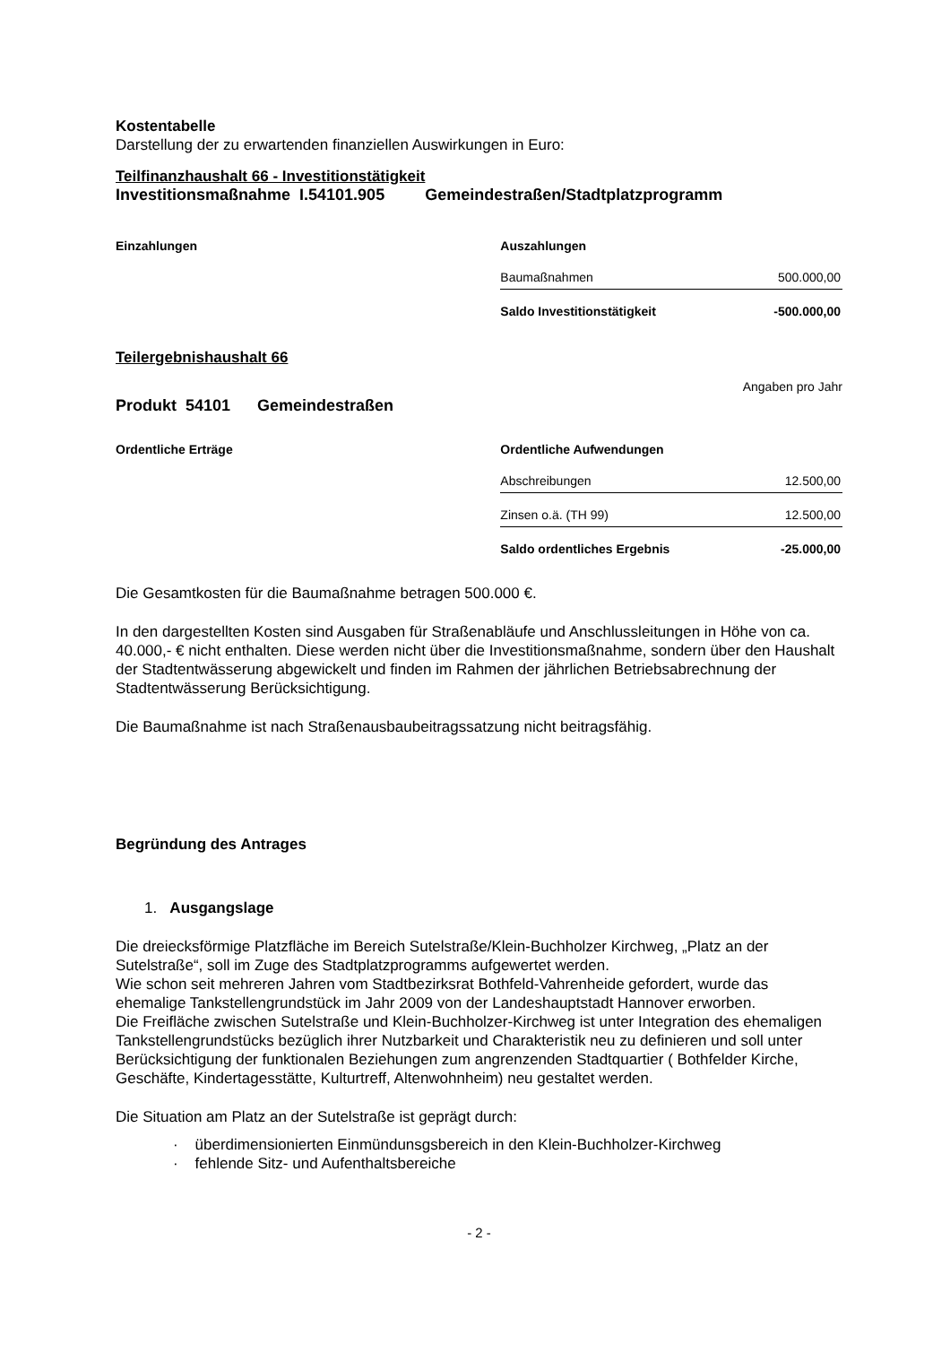Kostentabelle
Darstellung der zu erwartenden finanziellen Auswirkungen in Euro:
Teilfinanzhaushalt 66 - Investitionstätigkeit
Investitionsmaßnahme I.54101.905 Gemeindestraßen/Stadtplatzprogramm
Einzahlungen Auszahlungen
| Baumaßnahmen | 500.000,00 |
| Saldo Investitionstätigkeit | -500.000,00 |
Teilergebnishaushalt 66
Angaben pro Jahr
Produkt 54101 Gemeindestraßen
Ordentliche Erträge Ordentliche Aufwendungen
| Abschreibungen | 12.500,00 |
| Zinsen o.ä. (TH 99) | 12.500,00 |
| Saldo ordentliches Ergebnis | -25.000,00 |
Die Gesamtkosten für die Baumaßnahme betragen 500.000 €.
In den dargestellten Kosten sind Ausgaben für Straßenabläufe und Anschlussleitungen in Höhe von ca. 40.000,- € nicht enthalten. Diese werden nicht über die Investitionsmaßnahme, sondern über den Haushalt der Stadtentwässerung abgewickelt und finden im Rahmen der jährlichen Betriebsabrechnung der Stadtentwässerung Berücksichtigung.
Die Baumaßnahme ist nach Straßenausbaubeitragssatzung nicht beitragsfähig.
Begründung des Antrages
1. Ausgangslage
Die dreiecksförmige Platzfläche im Bereich Sutelstraße/Klein-Buchholzer Kirchweg, „Platz an der Sutelstraße“, soll im Zuge des Stadtplatzprogramms aufgewertet werden.
Wie schon seit mehreren Jahren vom Stadtbezirksrat Bothfeld-Vahrenheide gefordert, wurde das ehemalige Tankstellengrundstück im Jahr 2009 von der Landeshauptstadt Hannover erworben.
Die Freifläche zwischen Sutelstraße und Klein-Buchholzer-Kirchweg ist unter Integration des ehemaligen Tankstellengrundstücks bezüglich ihrer Nutzbarkeit und Charakteristik neu zu definieren und soll unter Berücksichtigung der funktionalen Beziehungen zum angrenzenden Stadtquartier ( Bothfelder Kirche, Geschäfte, Kindertagesstätte, Kulturtreff, Altenwohnheim) neu gestaltet werden.
Die Situation am Platz an der Sutelstraße ist geprägt durch:
· überdimensionierten Einmündunsgsbereich in den Klein-Buchholzer-Kirchweg
· fehlende Sitz- und Aufenthaltsbereiche
- 2 -